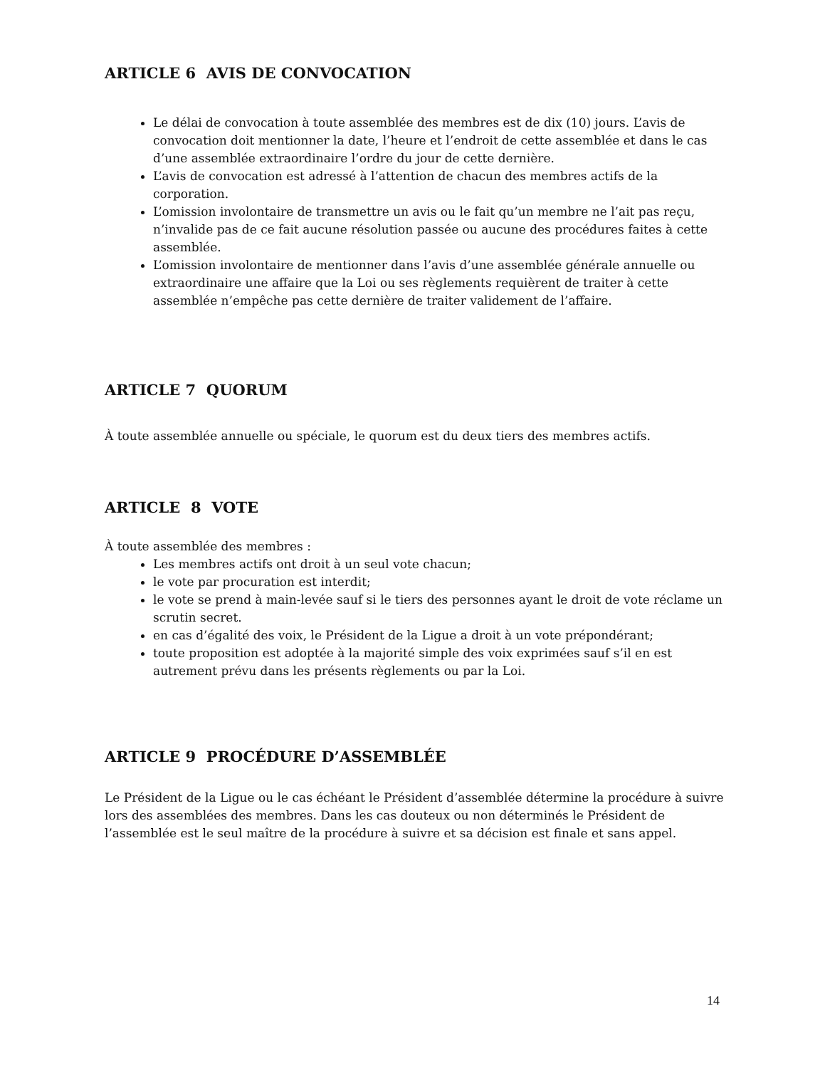ARTICLE 6 AVIS DE CONVOCATION
Le délai de convocation à toute assemblée des membres est de dix (10) jours. L’avis de convocation doit mentionner la date, l’heure et l’endroit de cette assemblée et dans le cas d’une assemblée extraordinaire l’ordre du jour de cette dernière.
L’avis de convocation est adressé à l’attention de chacun des membres actifs de la corporation.
L’omission involontaire de transmettre un avis ou le fait qu’un membre ne l’ait pas reçu, n’invalide pas de ce fait aucune résolution passée ou aucune des procédures faites à cette assemblée.
L’omission involontaire de mentionner dans l’avis d’une assemblée générale annuelle ou extraordinaire une affaire que la Loi ou ses règlements requièrent de traiter à cette assemblée n’empêche pas cette dernière de traiter validement de l’affaire.
ARTICLE 7 QUORUM
À toute assemblée annuelle ou spéciale, le quorum est du deux tiers des membres actifs.
ARTICLE 8 VOTE
À toute assemblée des membres :
Les membres actifs ont droit à un seul vote chacun;
le vote par procuration est interdit;
le vote se prend à main-levée sauf si le tiers des personnes ayant le droit de vote réclame un scrutin secret.
en cas d’égalité des voix, le Président de la Ligue a droit à un vote prépondérant;
toute proposition est adoptée à la majorité simple des voix exprimées sauf s’il en est autrement prévu dans les présents règlements ou par la Loi.
ARTICLE 9 PROCÉDURE D’ASSEMBLÉE
Le Président de la Ligue ou le cas échéant le Président d’assemblée détermine la procédure à suivre lors des assemblées des membres. Dans les cas douteux ou non déterminés le Président de l’assemblée est le seul maître de la procédure à suivre et sa décision est finale et sans appel.
14